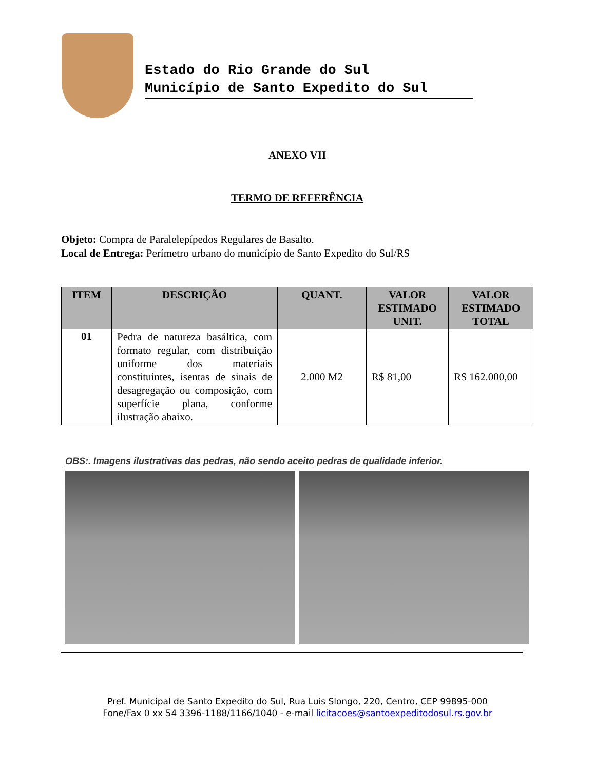Estado do Rio Grande do Sul
Município de Santo Expedito do Sul
ANEXO VII
TERMO DE REFERÊNCIA
Objeto: Compra de Paralelepípedos Regulares de Basalto.
Local de Entrega: Perímetro urbano do município de Santo Expedito do Sul/RS
| ITEM | DESCRIÇÃO | QUANT. | VALOR ESTIMADO UNIT. | VALOR ESTIMADO TOTAL |
| --- | --- | --- | --- | --- |
| 01 | Pedra de natureza basáltica, com formato regular, com distribuição uniforme dos materiais constituintes, isentas de sinais de desagregação ou composição, com superfície plana, conforme ilustração abaixo. | 2.000 M2 | R$ 81,00 | R$ 162.000,00 |
OBS:. Imagens ilustrativas das pedras, não sendo aceito pedras de qualidade inferior.
Pref. Municipal de Santo Expedito do Sul, Rua Luis Slongo, 220, Centro, CEP 99895-000
Fone/Fax 0 xx 54 3396-1188/1166/1040 - e-mail licitacoes@santoexpeditodosul.rs.gov.br